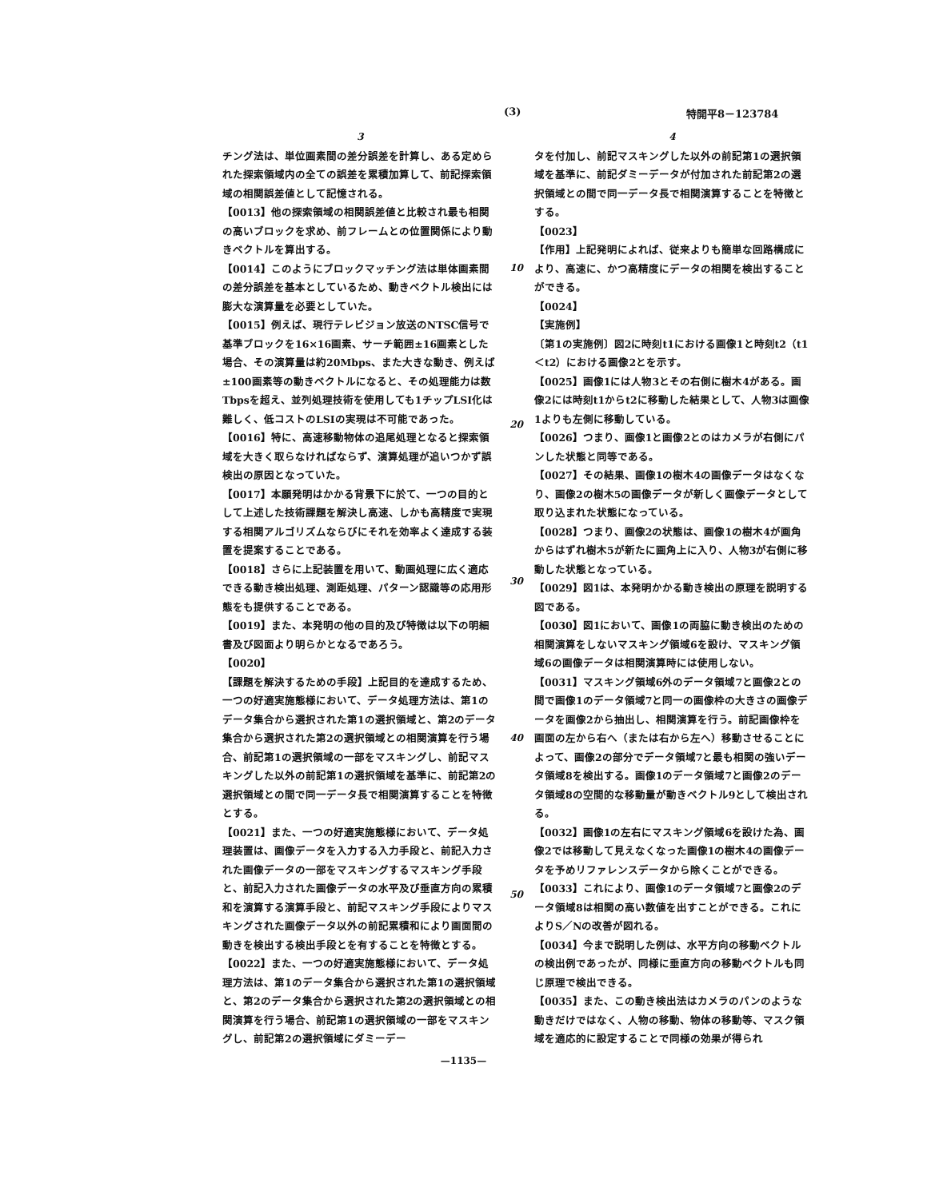(3) 特開平8－123784
3
チング法は、単位画素間の差分誤差を計算し、ある定められた探索領域内の全ての誤差を累積加算して、前記探索領域の相関誤差値として記憶される。
【0013】他の探索領域の相関誤差値と比較され最も相関の高いブロックを求め、前フレームとの位置関係により動きベクトルを算出する。
【0014】このようにブロックマッチング法は単体画素間の差分誤差を基本としているため、動きベクトル検出には膨大な演算量を必要としていた。
【0015】例えば、現行テレビジョン放送のNTSC信号で基準ブロックを16×16画素、サーチ範囲±16画素とした場合、その演算量は約20Mbps、また大きな動き、例えば±100画素等の動きベクトルになると、その処理能力は数Tbpsを超え、並列処理技術を使用しても1チップLSI化は難しく、低コストのLSIの実現は不可能であった。
【0016】特に、高速移動物体の追尾処理となると探索領域を大きく取らなければならず、演算処理が追いつかず誤検出の原因となっていた。
【0017】本願発明はかかる背景下に於て、一つの目的として上述した技術課題を解決し高速、しかも高精度で実現する相関アルゴリズムならびにそれを効率よく達成する装置を提案することである。
【0018】さらに上記装置を用いて、動画処理に広く適応できる動き検出処理、測距処理、パターン認識等の応用形態をも提供することである。
【0019】また、本発明の他の目的及び特徴は以下の明細書及び図面より明らかとなるであろう。
【0020】
【課題を解決するための手段】上記目的を達成するため、一つの好適実施態様において、データ処理方法は、第1のデータ集合から選択された第1の選択領域と、第2のデータ集合から選択された第2の選択領域との相関演算を行う場合、前記第1の選択領域の一部をマスキングし、前記マスキングした以外の前記第1の選択領域を基準に、前記第2の選択領域との間で同一データ長で相関演算することを特徴とする。
【0021】また、一つの好適実施態様において、データ処理装置は、画像データを入力する入力手段と、前記入力された画像データの一部をマスキングするマスキング手段と、前記入力された画像データの水平及び垂直方向の累積和を演算する演算手段と、前記マスキング手段によりマスキングされた画像データ以外の前記累積和により画面間の動きを検出する検出手段とを有することを特徴とする。
【0022】また、一つの好適実施態様において、データ処理方法は、第1のデータ集合から選択された第1の選択領域と、第2のデータ集合から選択された第2の選択領域との相関演算を行う場合、前記第1の選択領域の一部をマスキングし、前記第2の選択領域にダミーデー
10
20
30
40
50
4
タを付加し、前記マスキングした以外の前記第1の選択領域を基準に、前記ダミーデータが付加された前記第2の選択領域との間で同一データ長で相関演算することを特徴とする。
【0023】
【作用】上記発明によれば、従来よりも簡単な回路構成により、高速に、かつ高精度にデータの相関を検出することができる。
【0024】
【実施例】
〔第1の実施例〕図2に時刻t1における画像1と時刻t2（t1＜t2）における画像2とを示す。
【0025】画像1には人物3とその右側に樹木4がある。画像2には時刻t1からt2に移動した結果として、人物3は画像1よりも左側に移動している。
【0026】つまり、画像1と画像2とのはカメラが右側にパンした状態と同等である。
【0027】その結果、画像1の樹木4の画像データはなくなり、画像2の樹木5の画像データが新しく画像データとして取り込まれた状態になっている。
【0028】つまり、画像2の状態は、画像1の樹木4が画角からはずれ樹木5が新たに画角上に入り、人物3が右側に移動した状態となっている。
【0029】図1は、本発明かかる動き検出の原理を説明する図である。
【0030】図1において、画像1の両脇に動き検出のための相関演算をしないマスキング領域6を設け、マスキング領域6の画像データは相関演算時には使用しない。
【0031】マスキング領域6外のデータ領域7と画像2との間で画像1のデータ領域7と同一の画像枠の大きさの画像データを画像2から抽出し、相関演算を行う。前記画像枠を画面の左から右へ（または右から左へ）移動させることによって、画像2の部分でデータ領域7と最も相関の強いデータ領域8を検出する。画像1のデータ領域7と画像2のデータ領域8の空間的な移動量が動きベクトル9として検出される。
【0032】画像1の左右にマスキング領域6を設けた為、画像2では移動して見えなくなった画像1の樹木4の画像データを予めリファレンスデータから除くことができる。
【0033】これにより、画像1のデータ領域7と画像2のデータ領域8は相関の高い数値を出すことができる。これによりS／Nの改善が図れる。
【0034】今まで説明した例は、水平方向の移動ベクトルの検出例であったが、同様に垂直方向の移動ベクトルも同じ原理で検出できる。
【0035】また、この動き検出法はカメラのパンのような動きだけではなく、人物の移動、物体の移動等、マスク領域を適応的に設定することで同様の効果が得られ
—1135—